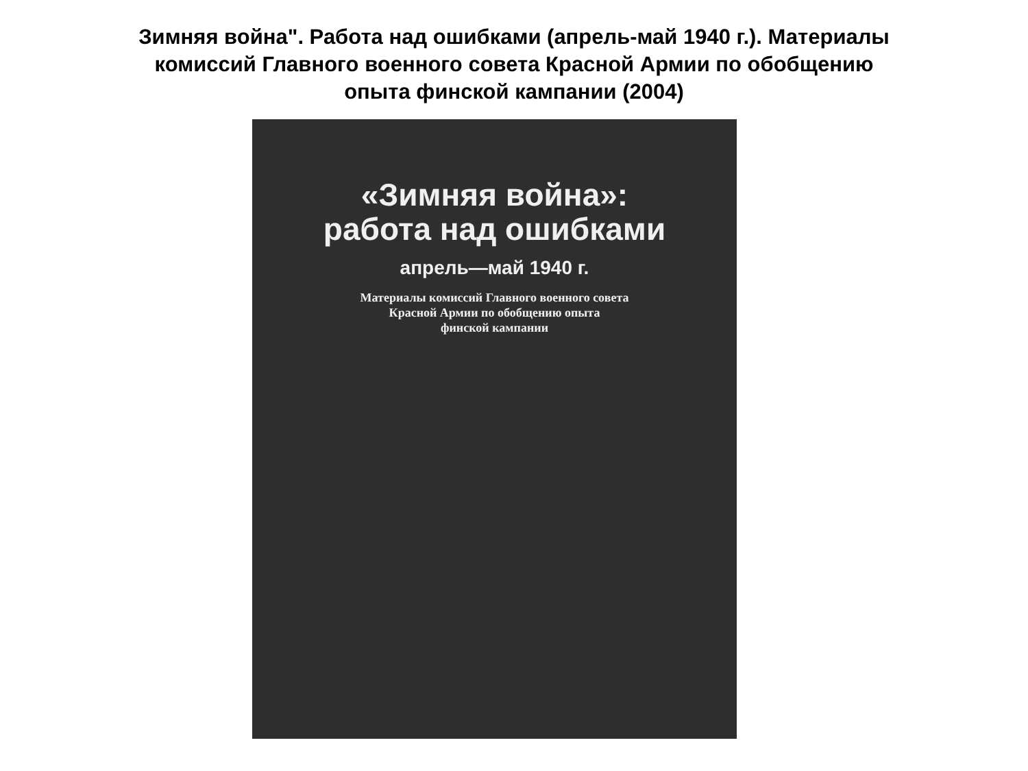Зимняя война". Работа над ошибками (апрель-май 1940 г.). Материалы
комиссий Главного военного совета Красной Армии по обобщению
опыта финской кампании (2004)
«Зимняя война»:
работа над ошибками
апрель—май 1940 г.
Материалы комиссий Главного военного совета
Красной Армии по обобщению опыта
финской кампании